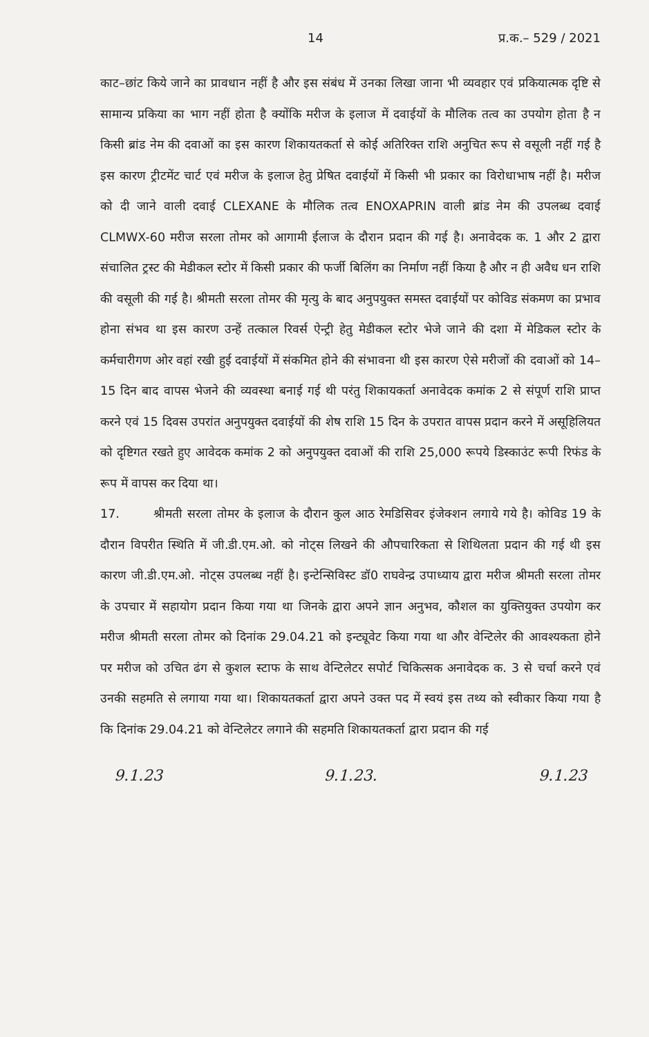14 प्र.क.– 529 / 2021
काट–छांट किये जाने का प्रावधान नहीं है और इस संबंध में उनका लिखा जाना भी व्यवहार एवं प्रकियात्मक दृष्टि से सामान्य प्रकिया का भाग नहीं होता है क्योंकि मरीज के इलाज में दवाईयों के मौलिक तत्व का उपयोग होता है न किसी ब्रांड नेम की दवाओं का इस कारण शिकायतकर्ता से कोई अतिरिक्त राशि अनुचित रूप से वसूली नहीं गई है इस कारण ट्रीटमेंट चार्ट एवं मरीज के इलाज हेतु प्रेषित दवाईयों में किसी भी प्रकार का विरोधाभाष नहीं है। मरीज को दी जाने वाली दवाई CLEXANE के मौलिक तत्व ENOXAPRIN वाली ब्रांड नेम की उपलब्ध दवाई CLMWX-60 मरीज सरला तोमर को आगामी ईलाज के दौरान प्रदान की गई है। अनावेदक क. 1 और 2 द्वारा संचालित ट्रस्ट की मेडीकल स्टोर में किसी प्रकार की फर्जी बिलिंग का निर्माण नहीं किया है और न ही अवैध धन राशि की वसूली की गई है। श्रीमती सरला तोमर की मृत्यु के बाद अनुपयुक्त समस्त दवाईयों पर कोविड संकमण का प्रभाव होना संभव था इस कारण उन्हें तत्काल रिवर्स ऐन्ट्री हेतु मेडीकल स्टोर भेजे जाने की दशा में मेडिकल स्टोर के कर्मचारीगण ओर वहां रखी हुई दवाईयों में संकमित होने की संभावना थी इस कारण ऐसे मरीजों की दवाओं को 14–15 दिन बाद वापस भेजने की व्यवस्था बनाई गई थी परंतु शिकायकर्ता अनावेदक कमांक 2 से संपूर्ण राशि प्राप्त करने एवं 15 दिवस उपरांत अनुपयुक्त दवाईयों की शेष राशि 15 दिन के उपरात वापस प्रदान करने में असूहिलियत को दृष्टिगत रखते हुए आवेदक कमांक 2 को अनुपयुक्त दवाओं की राशि 25,000 रूपये डिस्काउंट रूपी रिफंड के रूप में वापस कर दिया था।
17. श्रीमती सरला तोमर के इलाज के दौरान कुल आठ रेमडिसिवर इंजेक्शन लगाये गये है। कोविड 19 के दौरान विपरीत स्थिति में जी.डी.एम.ओ. को नोट्स लिखने की औपचारिकता से शिथिलता प्रदान की गई थी इस कारण जी.डी.एम.ओ. नोट्स उपलब्ध नहीं है। इन्टेन्सिविस्ट डॉ0 राघवेन्द्र उपाध्याय द्वारा मरीज श्रीमती सरला तोमर के उपचार में सहायोग प्रदान किया गया था जिनके द्वारा अपने ज्ञान अनुभव, कौशल का युक्तियुक्त उपयोग कर मरीज श्रीमती सरला तोमर को दिनांक 29.04.21 को इन्ट्यूवेट किया गया था और वेन्टिलेर की आवश्यकता होने पर मरीज को उचित ढंग से कुशल स्टाफ के साथ वेन्टिलेटर सपोर्ट चिकित्सक अनावेदक क. 3 से चर्चा करने एवं उनकी सहमति से लगाया गया था। शिकायतकर्ता द्वारा अपने उक्त पद में स्वयं इस तथ्य को स्वीकार किया गया है कि दिनांक 29.04.21 को वेन्टिलेटर लगाने की सहमति शिकायतकर्ता द्वारा प्रदान की गई
9.1.23 9.1.23. 9.1.23